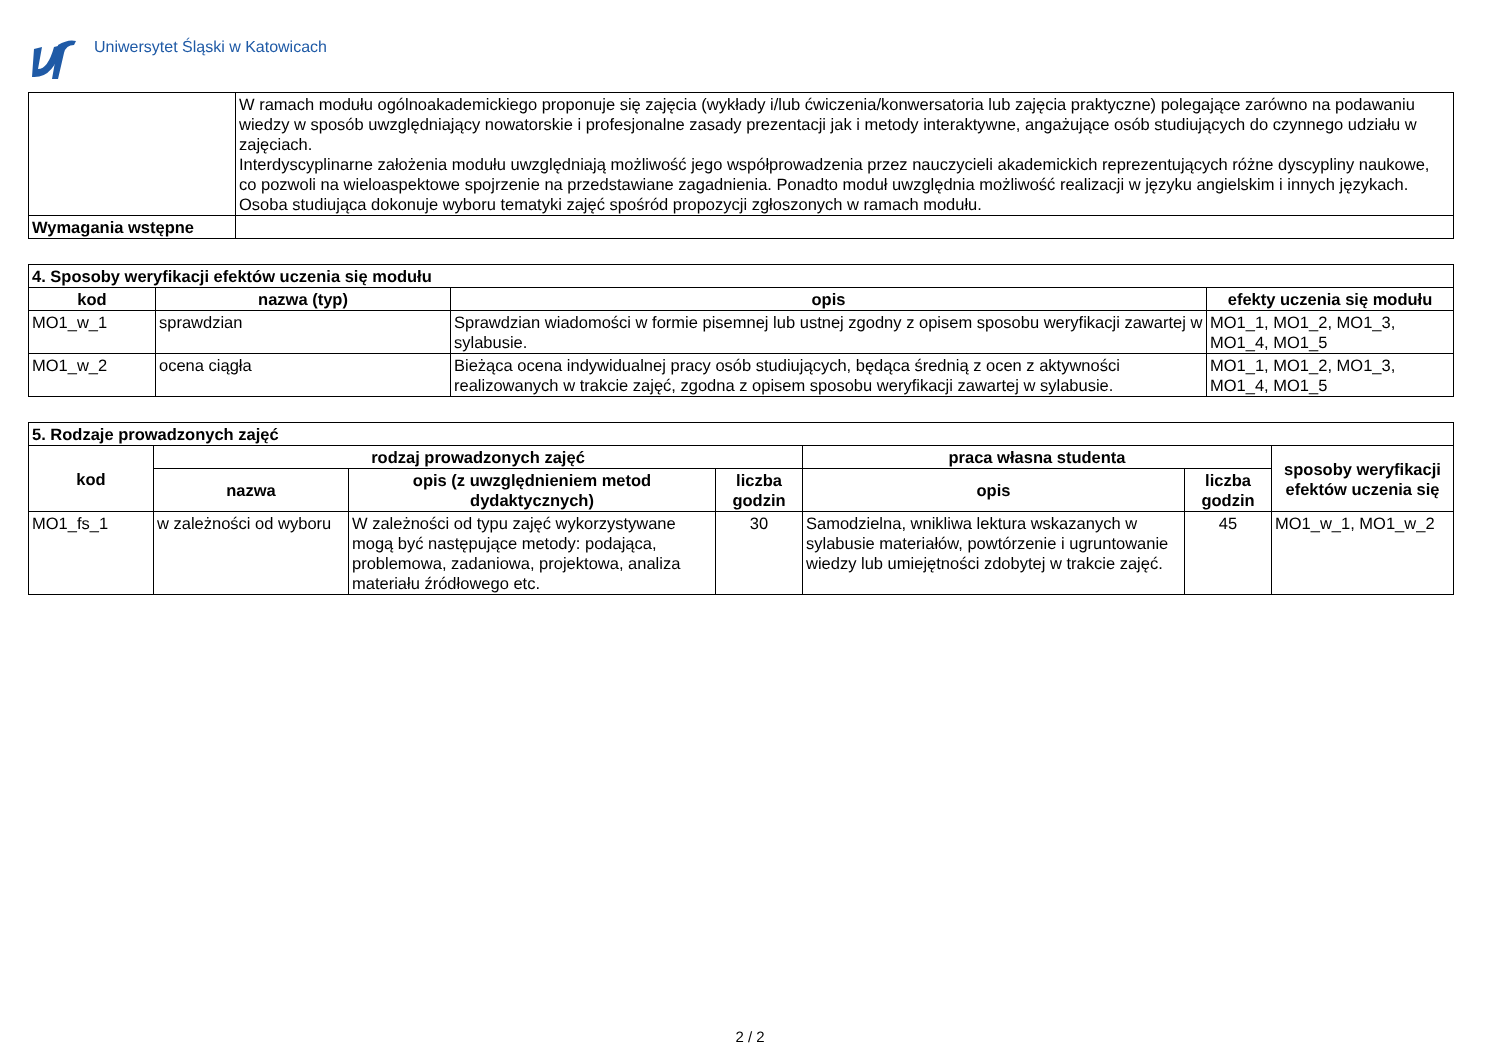Uniwersytet Śląski w Katowicach
| | W ramach modułu ogólnoakademickiego proponuje się zajęcia (wykłady i/lub ćwiczenia/konwersatoria lub zajęcia praktyczne) polegające zarówno na podawaniu wiedzy w sposób uwzględniający nowatorskie i profesjonalne zasady prezentacji jak i metody interaktywne, angażujące osób studiujących do czynnego udziału w zajęciach. Interdyscyplinarne założenia modułu uwzględniają możliwość jego współprowadzenia przez nauczycieli akademickich reprezentujących różne dyscypliny naukowe, co pozwoli na wieloaspektowe spojrzenie na przedstawiane zagadnienia. Ponadto moduł uwzględnia możliwość realizacji w języku angielskim i innych językach. Osoba studiująca dokonuje wyboru tematyki zajęć spośród propozycji zgłoszonych w ramach modułu. |
| Wymagania wstępne | |
| 4. Sposoby weryfikacji efektów uczenia się modułu | | | |
| --- | --- | --- | --- |
| kod | nazwa (typ) | opis | efekty uczenia się modułu |
| MO1_w_1 | sprawdzian | Sprawdzian wiadomości w formie pisemnej lub ustnej zgodny z opisem sposobu weryfikacji zawartej w sylabusie. | MO1_1, MO1_2, MO1_3, MO1_4, MO1_5 |
| MO1_w_2 | ocena ciągła | Bieżąca ocena indywidualnej pracy osób studiujących, będąca średnią z ocen z aktywności realizowanych w trakcie zajęć, zgodna z opisem sposobu weryfikacji zawartej w sylabusie. | MO1_1, MO1_2, MO1_3, MO1_4, MO1_5 |
| 5. Rodzaje prowadzonych zajęć | | | | | | |
| --- | --- | --- | --- | --- | --- | --- |
| kod | rodzaj prowadzonych zajęć | | | praca własna studenta | | sposoby weryfikacji efektów uczenia się |
| | nazwa | opis (z uwzględnieniem metod dydaktycznych) | liczba godzin | opis | liczba godzin | |
| MO1_fs_1 | w zależności od wyboru | W zależności od typu zajęć wykorzystywane mogą być następujące metody: podająca, problemowa, zadaniowa, projektowa, analiza materiału źródłowego etc. | 30 | Samodzielna, wnikliwa lektura wskazanych w sylabusie materiałów, powtórzenie i ugruntowanie wiedzy lub umiejętności zdobytej w trakcie zajęć. | 45 | MO1_w_1, MO1_w_2 |
2 / 2